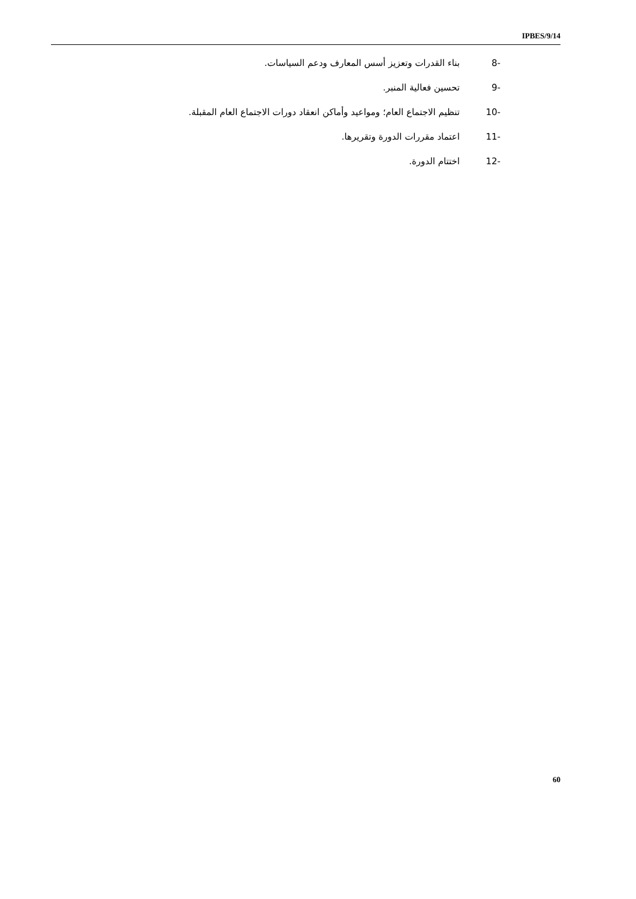IPBES/9/14
-8 بناء القدرات وتعزيز أسس المعارف ودعم السياسات.
-9 تحسين فعالية المنبر.
-10 تنظيم الاجتماع العام؛ ومواعيد وأماكن انعقاد دورات الاجتماع العام المقبلة.
-11 اعتماد مقررات الدورة وتقريرها.
-12 اختتام الدورة.
60